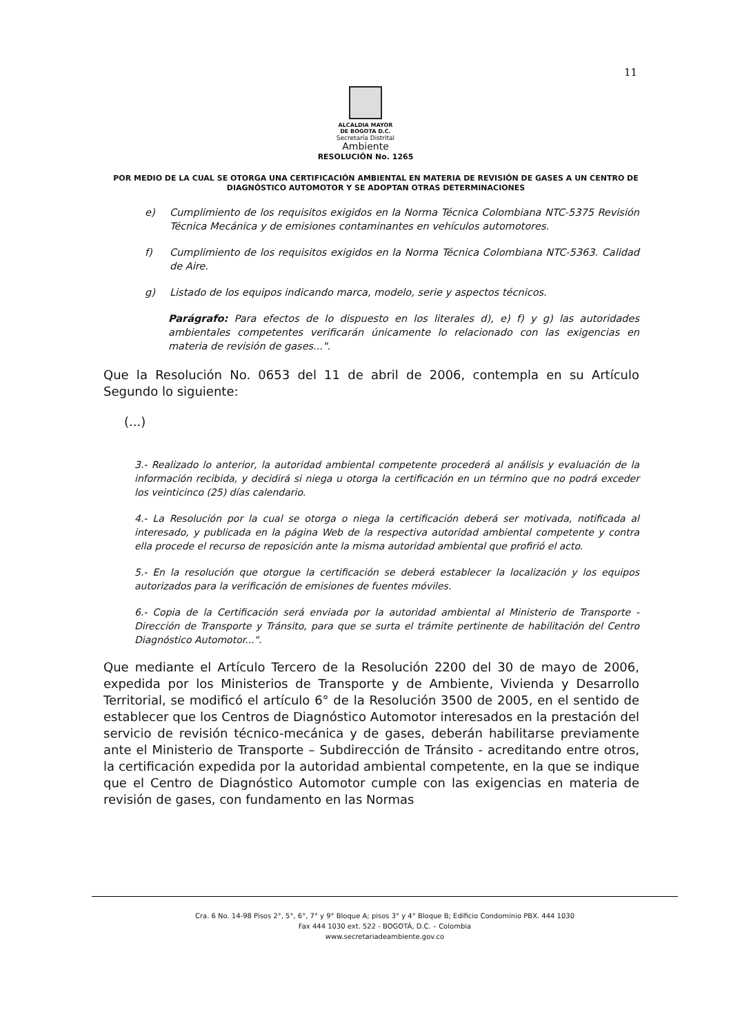11
ALCALDIA MAYOR
DE BOGOTA D.C.
Secretaría Distrital
Ambiente
RESOLUCIÓN No. 1265
POR MEDIO DE LA CUAL SE OTORGA UNA CERTIFICACIÓN AMBIENTAL EN MATERIA DE REVISIÓN DE GASES A UN CENTRO DE DIAGNÓSTICO AUTOMOTOR Y SE ADOPTAN OTRAS DETERMINACIONES
e) Cumplimiento de los requisitos exigidos en la Norma Técnica Colombiana NTC-5375 Revisión Técnica Mecánica y de emisiones contaminantes en vehículos automotores.
f) Cumplimiento de los requisitos exigidos en la Norma Técnica Colombiana NTC-5363. Calidad de Aire.
g) Listado de los equipos indicando marca, modelo, serie y aspectos técnicos.
Parágrafo: Para efectos de lo dispuesto en los literales d), e) f) y g) las autoridades ambientales competentes verificarán únicamente lo relacionado con las exigencias en materia de revisión de gases...".
Que la Resolución No. 0653 del 11 de abril de 2006, contempla en su Artículo Segundo lo siguiente:
(...)
3.- Realizado lo anterior, la autoridad ambiental competente procederá al análisis y evaluación de la información recibida, y decidirá si niega u otorga la certificación en un término que no podrá exceder los veinticinco (25) días calendario.
4.- La Resolución por la cual se otorga o niega la certificación deberá ser motivada, notificada al interesado, y publicada en la página Web de la respectiva autoridad ambiental competente y contra ella procede el recurso de reposición ante la misma autoridad ambiental que profirió el acto.
5.- En la resolución que otorgue la certificación se deberá establecer la localización y los equipos autorizados para la verificación de emisiones de fuentes móviles.
6.- Copia de la Certificación será enviada por la autoridad ambiental al Ministerio de Transporte - Dirección de Transporte y Tránsito, para que se surta el trámite pertinente de habilitación del Centro Diagnóstico Automotor...".
Que mediante el Artículo Tercero de la Resolución 2200 del 30 de mayo de 2006, expedida por los Ministerios de Transporte y de Ambiente, Vivienda y Desarrollo Territorial, se modificó el artículo 6° de la Resolución 3500 de 2005, en el sentido de establecer que los Centros de Diagnóstico Automotor interesados en la prestación del servicio de revisión técnico-mecánica y de gases, deberán habilitarse previamente ante el Ministerio de Transporte – Subdirección de Tránsito - acreditando entre otros, la certificación expedida por la autoridad ambiental competente, en la que se indique que el Centro de Diagnóstico Automotor cumple con las exigencias en materia de revisión de gases, con fundamento en las Normas
Cra. 6 No. 14-98 Pisos 2°, 5°, 6°, 7° y 9° Bloque A; pisos 3° y 4° Bloque B; Edificio Condominio PBX. 444 1030
Fax 444 1030 ext. 522 - BOGOTÁ, D.C. – Colombia
www.secretariadeambiente.gov.co